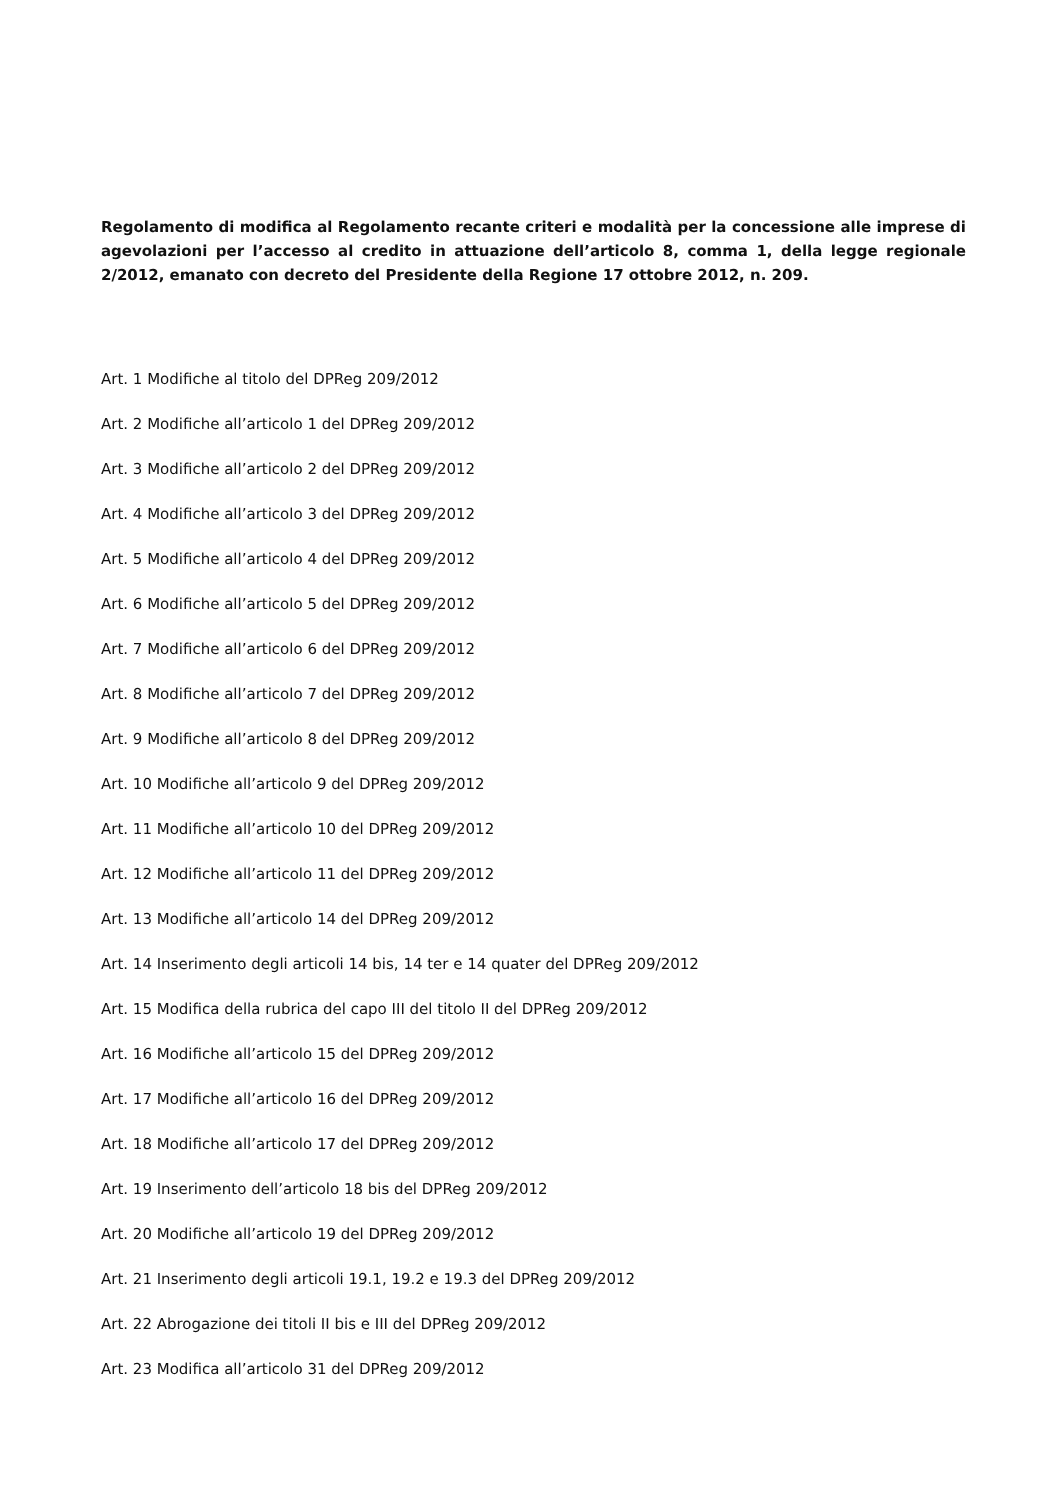Regolamento di modifica al Regolamento recante criteri e modalità per la concessione alle imprese di agevolazioni per l’accesso al credito in attuazione dell’articolo 8, comma 1, della legge regionale 2/2012, emanato con decreto del Presidente della Regione 17 ottobre 2012, n. 209.
Art. 1 Modifiche al titolo del DPReg 209/2012
Art. 2 Modifiche all’articolo 1 del DPReg 209/2012
Art. 3 Modifiche all’articolo 2 del DPReg 209/2012
Art. 4 Modifiche all’articolo 3 del DPReg 209/2012
Art. 5 Modifiche all’articolo 4 del DPReg 209/2012
Art. 6 Modifiche all’articolo 5 del DPReg 209/2012
Art. 7 Modifiche all’articolo 6 del DPReg 209/2012
Art. 8 Modifiche all’articolo 7 del DPReg 209/2012
Art. 9 Modifiche all’articolo 8 del DPReg 209/2012
Art. 10 Modifiche all’articolo 9 del DPReg 209/2012
Art. 11 Modifiche all’articolo 10 del DPReg 209/2012
Art. 12 Modifiche all’articolo 11 del DPReg 209/2012
Art. 13 Modifiche all’articolo 14 del DPReg 209/2012
Art. 14 Inserimento degli articoli 14 bis, 14 ter e 14 quater del DPReg 209/2012
Art. 15 Modifica della rubrica del capo III del titolo II del DPReg 209/2012
Art. 16 Modifiche all’articolo 15 del DPReg 209/2012
Art. 17 Modifiche all’articolo 16 del DPReg 209/2012
Art. 18 Modifiche all’articolo 17 del DPReg 209/2012
Art. 19 Inserimento dell’articolo 18 bis del DPReg 209/2012
Art. 20 Modifiche all’articolo 19 del DPReg 209/2012
Art. 21 Inserimento degli articoli 19.1, 19.2 e 19.3 del DPReg 209/2012
Art. 22 Abrogazione dei titoli II bis e III del DPReg 209/2012
Art. 23 Modifica all’articolo 31 del DPReg 209/2012